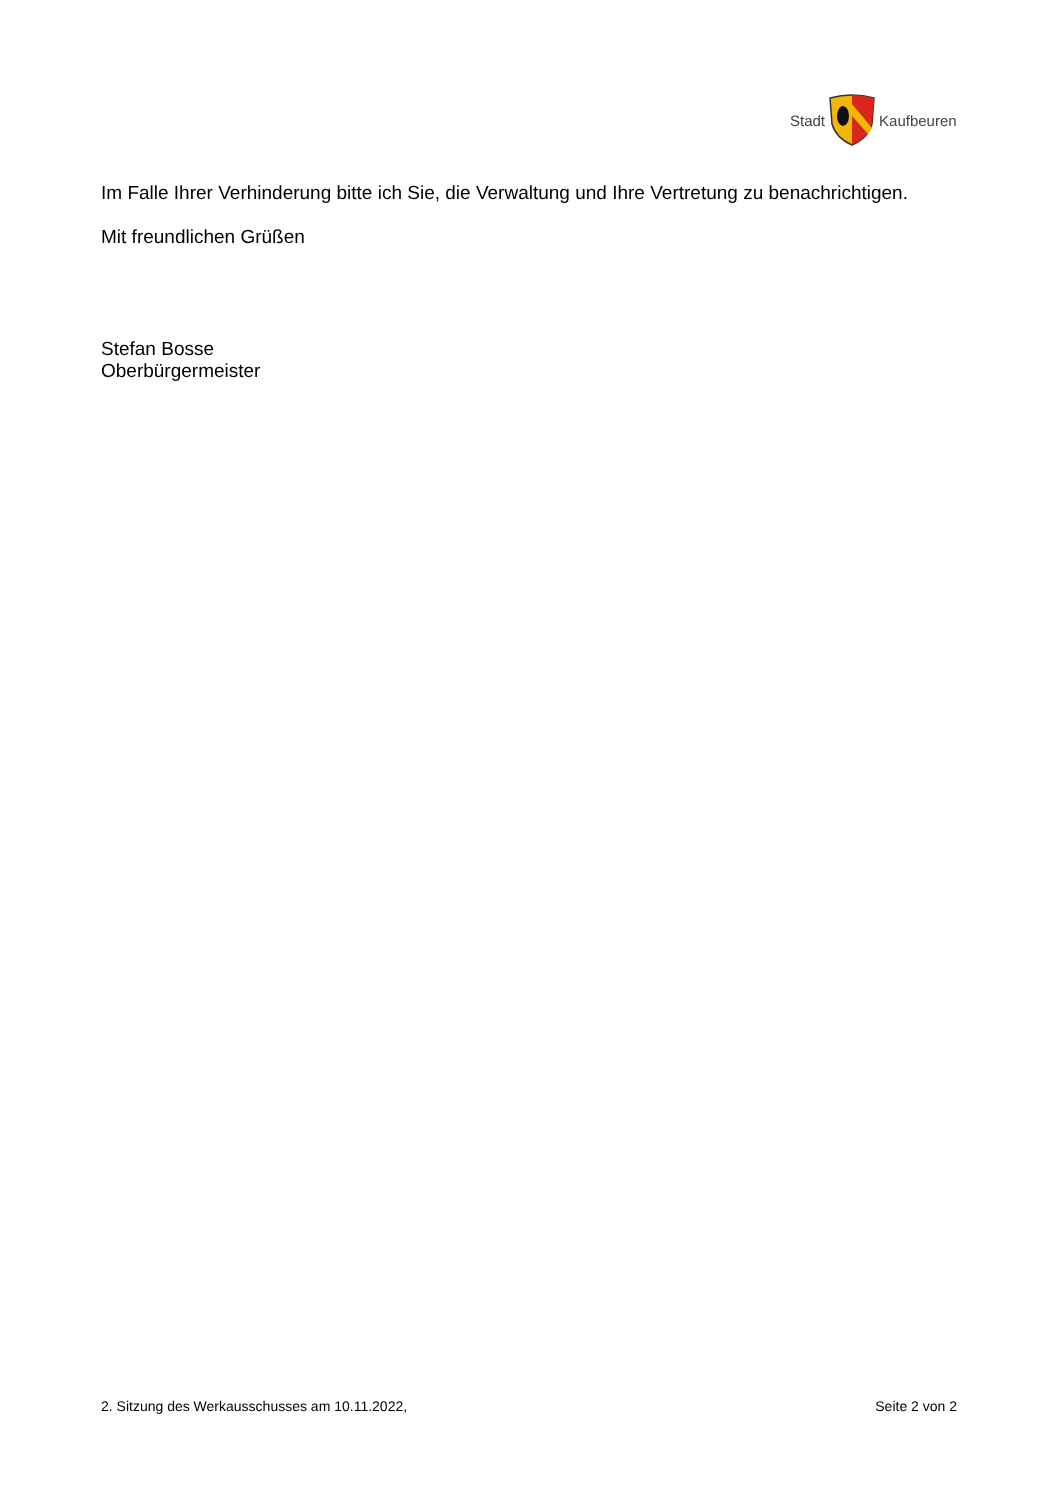Stadt Kaufbeuren
Im Falle Ihrer Verhinderung bitte ich Sie, die Verwaltung und Ihre Vertretung zu benachrichtigen.
Mit freundlichen Grüßen
Stefan Bosse
Oberbürgermeister
2. Sitzung des Werkausschusses am 10.11.2022, Seite 2 von 2